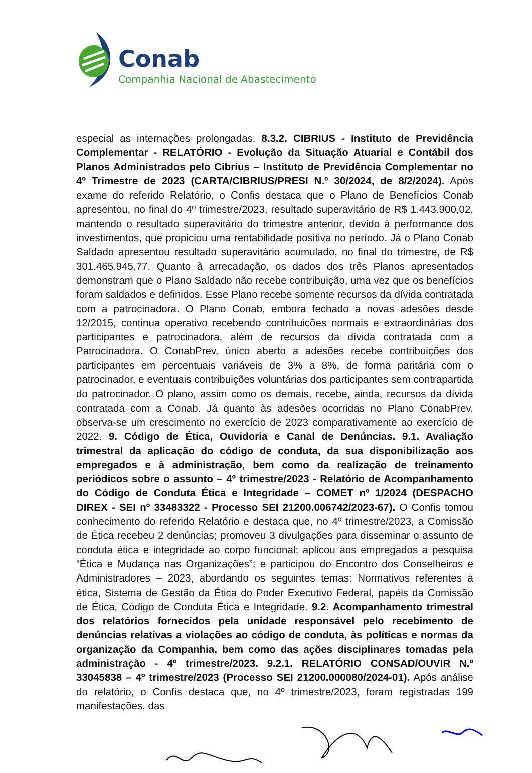Conab
Companhia Nacional de Abastecimento
especial as internações prolongadas. 8.3.2. CIBRIUS - Instituto de Previdência Complementar - RELATÓRIO - Evolução da Situação Atuarial e Contábil dos Planos Administrados pelo Cibrius – Instituto de Previdência Complementar no 4º Trimestre de 2023 (CARTA/CIBRIUS/PRESI N.º 30/2024, de 8/2/2024). Após exame do referido Relatório, o Confis destaca que o Plano de Benefícios Conab apresentou, no final do 4º trimestre/2023, resultado superavitário de R$ 1.443.900,02, mantendo o resultado superavitário do trimestre anterior, devido à performance dos investimentos, que propiciou uma rentabilidade positiva no período. Já o Plano Conab Saldado apresentou resultado superavitário acumulado, no final do trimestre, de R$ 301.465.945,77. Quanto à arrecadação, os dados dos três Planos apresentados demonstram que o Plano Saldado não recebe contribuição, uma vez que os benefícios foram saldados e definidos. Esse Plano recebe somente recursos da dívida contratada com a patrocinadora. O Plano Conab, embora fechado a novas adesões desde 12/2015, continua operativo recebendo contribuições normais e extraordinárias dos participantes e patrocinadora, além de recursos da dívida contratada com a Patrocinadora. O ConabPrev, único aberto a adesões recebe contribuições dos participantes em percentuais variáveis de 3% a 8%, de forma paritária com o patrocinador, e eventuais contribuições voluntárias dos participantes sem contrapartida do patrocinador. O plano, assim como os demais, recebe, ainda, recursos da dívida contratada com a Conab. Já quanto às adesões ocorridas no Plano ConabPrev, observa-se um crescimento no exercício de 2023 comparativamente ao exercício de 2022. 9. Código de Ética, Ouvidoria e Canal de Denúncias. 9.1. Avaliação trimestral da aplicação do código de conduta, da sua disponibilização aos empregados e à administração, bem como da realização de treinamento periódicos sobre o assunto – 4º trimestre/2023 - Relatório de Acompanhamento do Código de Conduta Ética e Integridade – COMET nº 1/2024 (DESPACHO DIREX - SEI nº 33483322 - Processo SEI 21200.006742/2023-67). O Confis tomou conhecimento do referido Relatório e destaca que, no 4º trimestre/2023, a Comissão de Ética recebeu 2 denúncias; promoveu 3 divulgações para disseminar o assunto de conduta ética e integridade ao corpo funcional; aplicou aos empregados a pesquisa “Ética e Mudança nas Organizações”; e participou do Encontro dos Conselheiros e Administradores – 2023, abordando os seguintes temas: Normativos referentes à ética, Sistema de Gestão da Ética do Poder Executivo Federal, papéis da Comissão de Ética, Código de Conduta Ética e Integridade. 9.2. Acompanhamento trimestral dos relatórios fornecidos pela unidade responsável pelo recebimento de denúncias relativas a violações ao código de conduta, às políticas e normas da organização da Companhia, bem como das ações disciplinares tomadas pela administração - 4º trimestre/2023. 9.2.1. RELATÓRIO CONSAD/OUVIR N.º 33045838 – 4º trimestre/2023 (Processo SEI 21200.000080/2024-01). Após análise do relatório, o Confis destaca que, no 4º trimestre/2023, foram registradas 199 manifestações, das